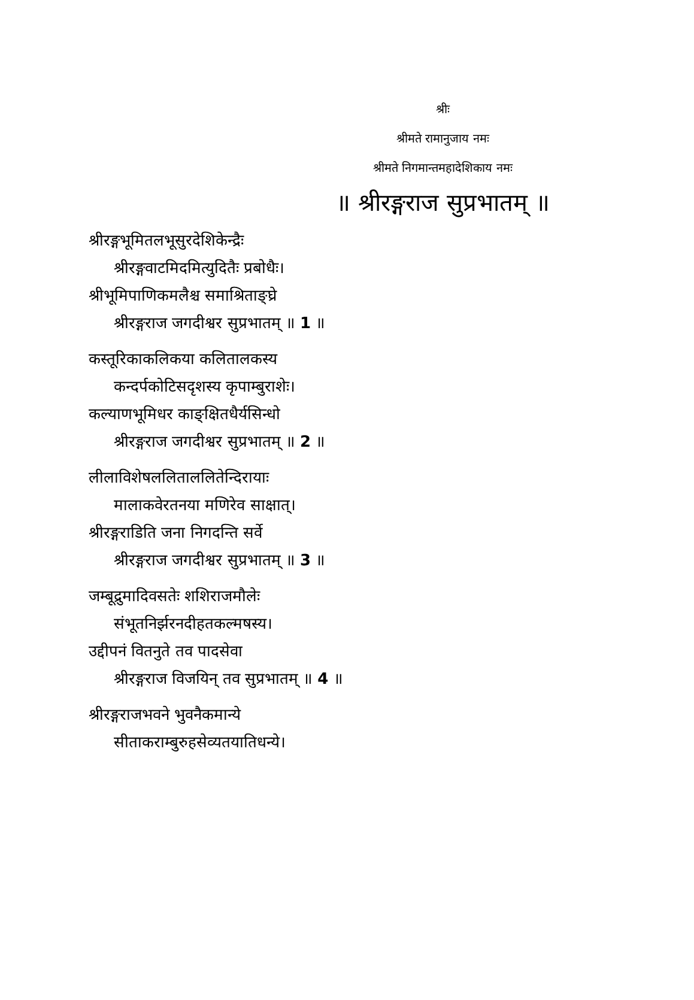श्रीः
श्रीमते रामानुजाय नमः
श्रीमते निगमान्तमहादेशिकाय नमः
॥ श्रीरङ्गराज सुप्रभातम् ॥
श्रीरङ्गभूमितलभूसुरदेशिकेन्द्रैः
श्रीरङ्गवाटमिदमित्युदितैः प्रबोधैः।
श्रीभूमिपाणिकमलैश्च समाश्रिताङ्घ्रे
श्रीरङ्गराज जगदीश्वर सुप्रभातम् ॥ 1 ॥
कस्तूरिकाकलिकया कलितालकस्य
कन्दर्पकोटिसदृशस्य कृपाम्बुराशेः।
कल्याणभूमिधर काङ्क्षितधैर्यसिन्धो
श्रीरङ्गराज जगदीश्वर सुप्रभातम् ॥ 2 ॥
लीलाविशेषललिताललितेन्दिरायाः
मालाकवेरतनया मणिरेव साक्षात्।
श्रीरङ्गराडिति जना निगदन्ति सर्वे
श्रीरङ्गराज जगदीश्वर सुप्रभातम् ॥ 3 ॥
जम्बूद्रुमादिवसतेः शशिराजमौलेः
संभूतनिर्झरनदीहतकल्मषस्य।
उद्दीपनं वितनुते तव पादसेवा
श्रीरङ्गराज विजयिन् तव सुप्रभातम् ॥ 4 ॥
श्रीरङ्गराजभवने भुवनैकमान्ये
सीताकराम्बुरुहसेव्यतयातिधन्ये।